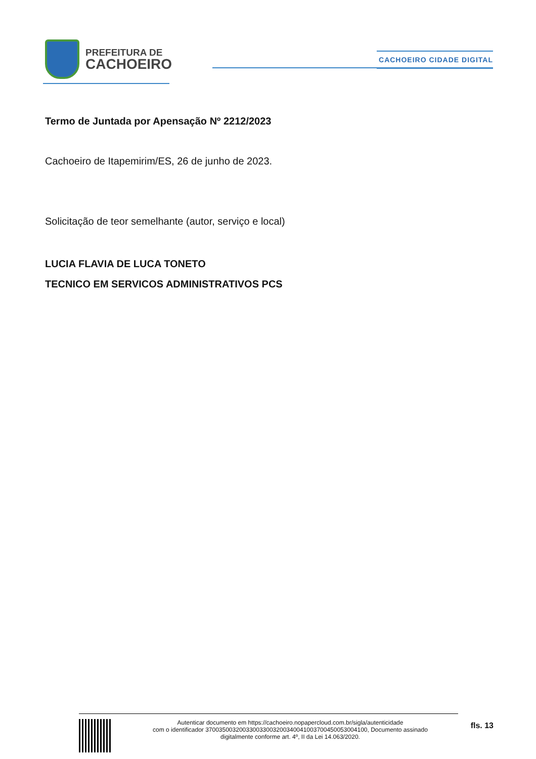PREFEITURA DE
CACHOEIRO
CACHOEIRO CIDADE DIGITAL
Termo de Juntada por Apensação Nº 2212/2023
Cachoeiro de Itapemirim/ES, 26 de junho de 2023.
Solicitação de teor semelhante (autor, serviço e local)
LUCIA FLAVIA DE LUCA TONETO
TECNICO EM SERVICOS ADMINISTRATIVOS PCS
Autenticar documento em https://cachoeiro.nopapercloud.com.br/sigla/autenticidade
com o identificador 370035003200330033003200340041003700450053004100, Documento assinado
digitalmente conforme art. 4º, II da Lei 14.063/2020.
fls. 13